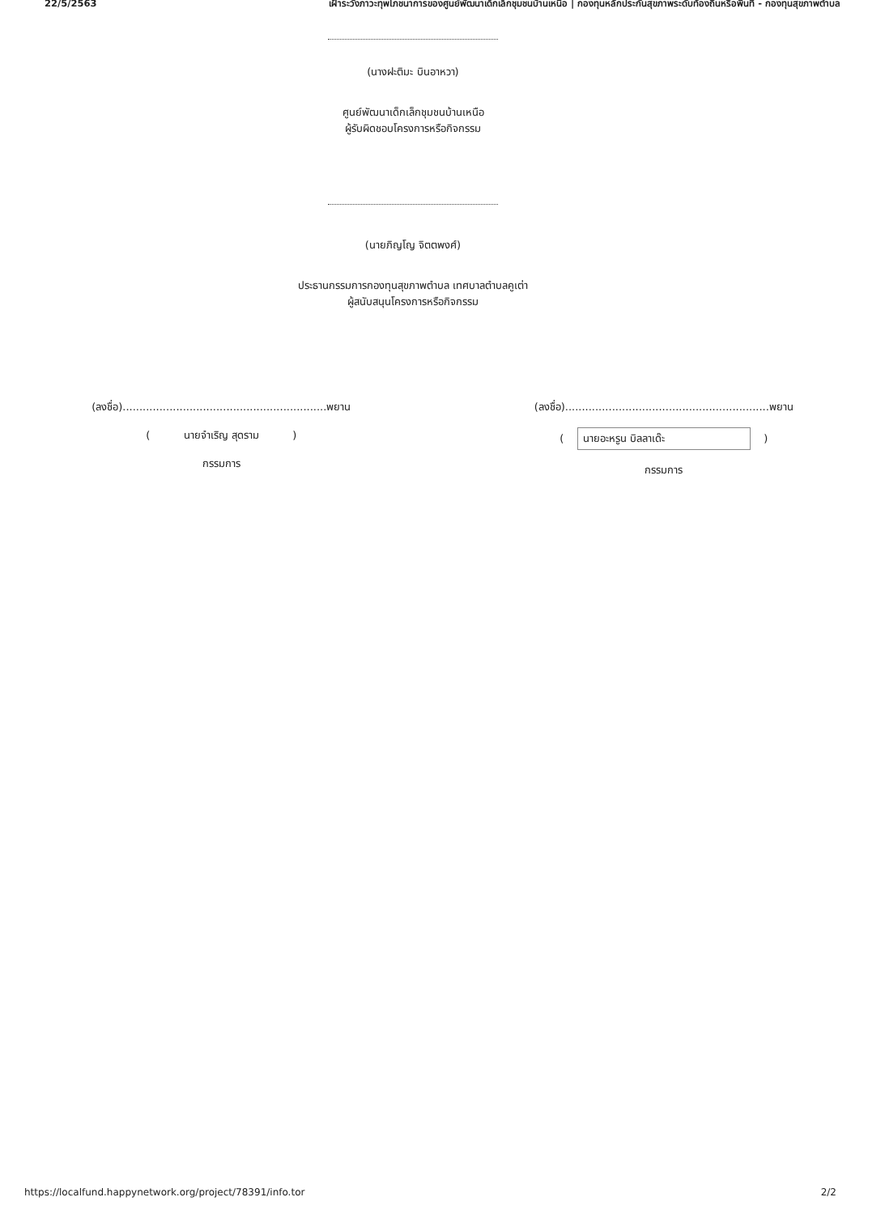22/5/2563 เฝ้าระวังภาวะทุพโภชนาการของศูนย์พัฒนาเด็กเล็กชุมชนบ้านเหนือ | กองทุนหลักประกันสุขภาพระดับท้องถิ่นหรือพื้นที่ - กองทุนสุขภาพตำบล
(นางฝะติมะ บินอาหวา)
ศูนย์พัฒนาเด็กเล็กชุมชนบ้านเหนือ
ผู้รับผิดชอบโครงการหรือกิจกรรม
(นายภิญโญ จิตตพงศ์)
ประธานกรรมการกองทุนสุขภาพตำบล เทศบาลตำบลคูเต่า
ผู้สนับสนุนโครงการหรือกิจกรรม
(ลงชื่อ).............................................................พยาน
( นายจำเริญ สุดราม )
กรรมการ
(ลงชื่อ).............................................................พยาน
( นายอะหรูน บิลลาเด๊ะ )
กรรมการ
https://localfund.happynetwork.org/project/78391/info.tor 2/2